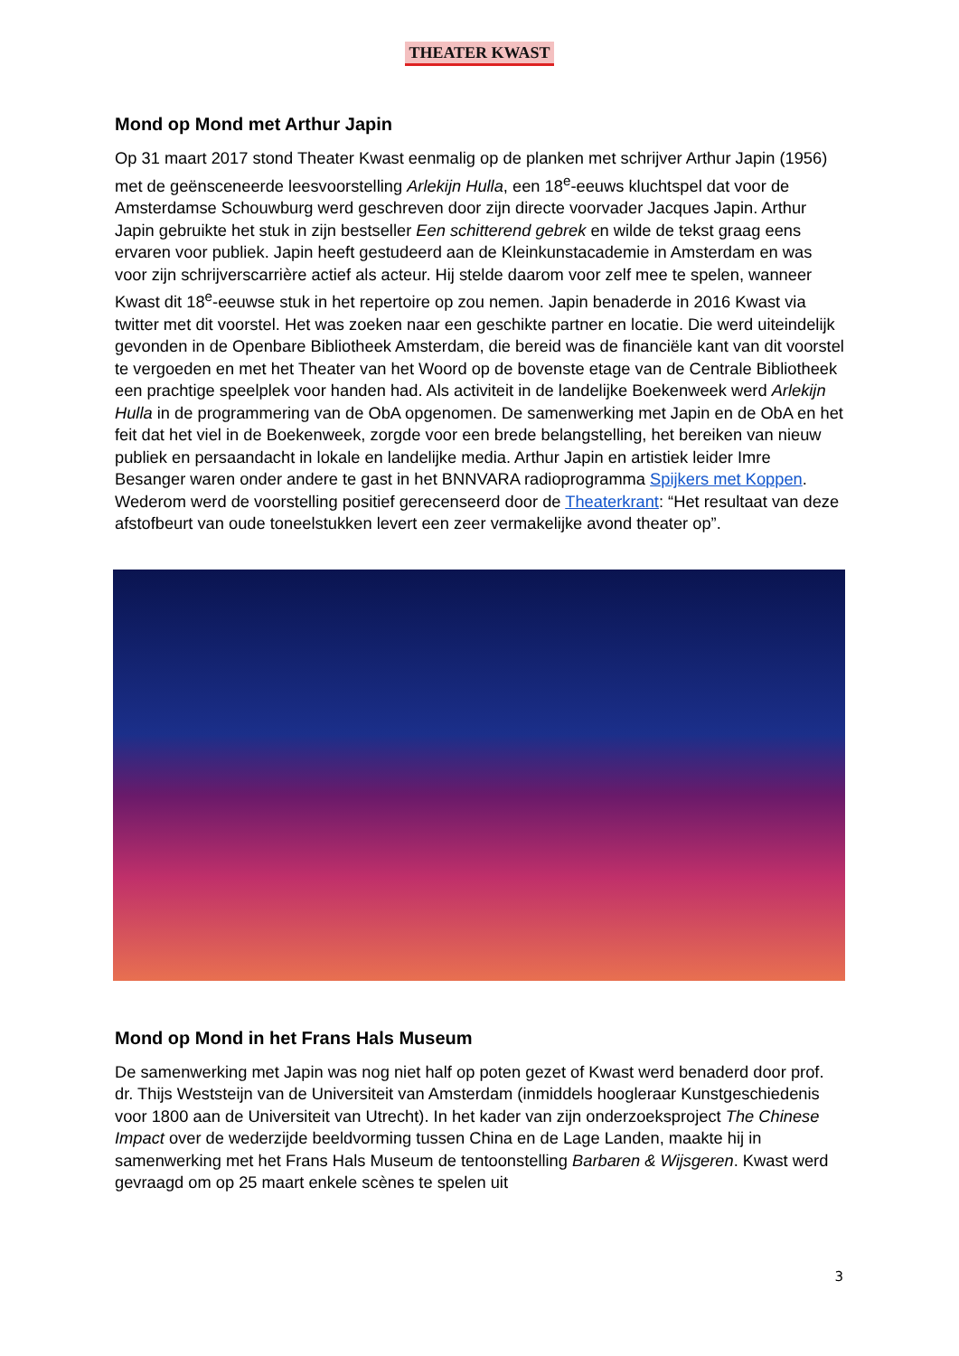THEATER KWAST
Mond op Mond met Arthur Japin
Op 31 maart 2017 stond Theater Kwast eenmalig op de planken met schrijver Arthur Japin (1956) met de geënsceneerde leesvoorstelling Arlekijn Hulla, een 18<sup>e</sup>-eeuws kluchtspel dat voor de Amsterdamse Schouwburg werd geschreven door zijn directe voorvader Jacques Japin. Arthur Japin gebruikte het stuk in zijn bestseller Een schitterend gebrek en wilde de tekst graag eens ervaren voor publiek. Japin heeft gestudeerd aan de Kleinkunstacademie in Amsterdam en was voor zijn schrijverscarrière actief als acteur. Hij stelde daarom voor zelf mee te spelen, wanneer Kwast dit 18<sup>e</sup>-eeuwse stuk in het repertoire op zou nemen. Japin benaderde in 2016 Kwast via twitter met dit voorstel. Het was zoeken naar een geschikte partner en locatie. Die werd uiteindelijk gevonden in de Openbare Bibliotheek Amsterdam, die bereid was de financiële kant van dit voorstel te vergoeden en met het Theater van het Woord op de bovenste etage van de Centrale Bibliotheek een prachtige speelplek voor handen had. Als activiteit in de landelijke Boekenweek werd Arlekijn Hulla in de programmering van de ObA opgenomen. De samenwerking met Japin en de ObA en het feit dat het viel in de Boekenweek, zorgde voor een brede belangstelling, het bereiken van nieuw publiek en persaandacht in lokale en landelijke media. Arthur Japin en artistiek leider Imre Besanger waren onder andere te gast in het BNNVARA radioprogramma Spijkers met Koppen. Wederom werd de voorstelling positief gerecenseerd door de Theaterkrant: “Het resultaat van deze afstofbeurt van oude toneelstukken levert een zeer vermakelijke avond theater op”.
Mond op Mond in het Frans Hals Museum
De samenwerking met Japin was nog niet half op poten gezet of Kwast werd benaderd door prof. dr. Thijs Weststeijn van de Universiteit van Amsterdam (inmiddels hoogleraar Kunstgeschiedenis voor 1800 aan de Universiteit van Utrecht). In het kader van zijn onderzoeksproject The Chinese Impact over de wederzijde beeldvorming tussen China en de Lage Landen, maakte hij in samenwerking met het Frans Hals Museum de tentoonstelling Barbaren & Wijsgeren. Kwast werd gevraagd om op 25 maart enkele scènes te spelen uit
3